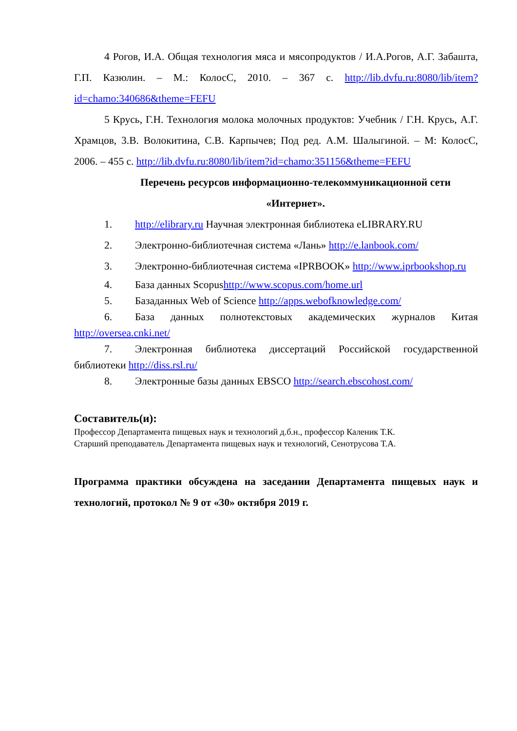4 Рогов, И.А. Общая технология мяса и мясопродуктов / И.А.Рогов, А.Г. Забашта, Г.П. Казюлин. – М.: КолосС, 2010. – 367 с. http://lib.dvfu.ru:8080/lib/item?id=chamo:340686&theme=FEFU
5 Крусь, Г.Н. Технология молока молочных продуктов: Учебник / Г.Н. Крусь, А.Г. Храмцов, 3.В. Волокитина, С.В. Карпычев; Под ред. А.М. Шалыгиной. – М: КолосС, 2006. – 455 с. http://lib.dvfu.ru:8080/lib/item?id=chamo:351156&theme=FEFU
Перечень ресурсов информационно-телекоммуникационной сети «Интернет».
1. http://elibrary.ru Научная электронная библиотека eLIBRARY.RU
2. Электронно-библиотечная система «Лань» http://e.lanbook.com/
3. Электронно-библиотечная система «IPRBOOK» http://www.iprbookshop.ru
4. База данных Scopushttp://www.scopus.com/home.url
5. Базаданных Web of Science http://apps.webofknowledge.com/
6. База данных полнотекстовых академических журналов Китая http://oversea.cnki.net/
7. Электронная библиотека диссертаций Российской государственной библиотеки http://diss.rsl.ru/
8. Электронные базы данных EBSCO http://search.ebscohost.com/
Составитель(и):
Профессор Департамента пищевых наук и технологий д.б.н., профессор Каленик Т.К.
Старший преподаватель Департамента пищевых наук и технологий, Сенотрусова Т.А.
Программа практики обсуждена на заседании Департамента пищевых наук и технологий, протокол № 9 от «30» октября 2019 г.